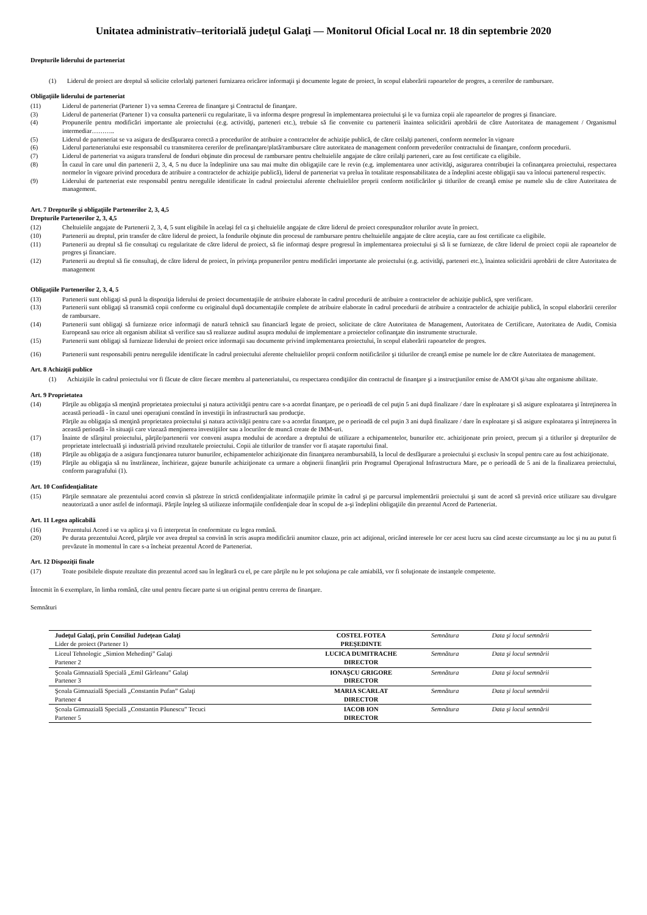Unitatea administrativ–teritorială judeţul Galaţi — Monitorul Oficial Local nr. 18 din septembrie 2020
Drepturile liderului de parteneriat
(1) Liderul de proiect are dreptul să solicite celorlalţi parteneri furnizarea oricăror informaţii şi documente legate de proiect, în scopul elaborării rapoartelor de progres, a cererilor de rambursare.
Obligaţiile liderului de parteneriat
(11) Liderul de parteneriat (Partener 1) va semna Cererea de finanţare şi Contractul de finanţare.
(3) Liderul de parteneriat (Partener 1) va consulta partenerii cu regularitate, îi va informa despre progresul în implementarea proiectului şi le va furniza copii ale rapoartelor de progres şi financiare.
(4) Propunerile pentru modificări importante ale proiectului (e.g. activităţi, parteneri etc.), trebuie să fie convenite cu partenerii înaintea solicitării aprobării de către Autoritatea de management / Organismul intermediar………..
(5) Liderul de parteneriat se va asigura de desfăşurarea corectă a procedurilor de atribuire a contractelor de achiziţie publică, de către ceilalţi parteneri, conform normelor în vigoare
(6) Liderul parteneriatului este responsabil cu transmiterea cererilor de prefinanţare/plată/rambursare către autoritatea de management conform prevederilor contractului de finanţare, conform procedurii.
(7) Liderul de parteneriat va asigura transferul de fonduri obţinute din procesul de rambursare pentru cheltuielile angajate de către ceilalţi parteneri, care au fost certificate ca eligibile.
(8) În cazul în care unul din partenerii 2, 3, 4, 5 nu duce la îndeplinire una sau mai multe din obligaţiile care le revin (e.g. implementarea unor activităţi, asigurarea contribuţiei la cofinanţarea proiectului, respectarea normelor în vigoare privind procedura de atribuire a contractelor de achiziţie publică), liderul de parteneriat va prelua în totalitate responsabilitatea de a îndeplini aceste obligaţii sau va înlocui partenerul respectiv.
(9) Liderului de parteneriat este responsabil pentru neregulile identificate în cadrul proiectului aferente cheltuielilor proprii conform notificărilor şi titlurilor de creanţă emise pe numele său de către Autoritatea de management.
Art. 7 Drepturile şi obligaţiile Partenerilor 2, 3, 4,5
Drepturile Partenerilor 2, 3, 4,5
(12) Cheltuielile angajate de Partenerii 2, 3, 4, 5 sunt eligibile în acelaşi fel ca şi cheltuielile angajate de către liderul de proiect corespunzător rolurilor avute în proiect.
(10) Partenerii au dreptul, prin transfer de către liderul de proiect, la fondurile obţinute din procesul de rambursare pentru cheltuielile angajate de către aceştia, care au fost certificate ca eligibile.
(11) Partenerii au dreptul să fie consultaţi cu regularitate de către liderul de proiect, să fie informaţi despre progresul în implementarea proiectului şi să li se furnizeze, de către liderul de proiect copii ale rapoartelor de progres şi financiare.
(12) Partenerii au dreptul să fie consultaţi, de către liderul de proiect, în privinţa propunerilor pentru modificări importante ale proiectului (e.g. activităţi, parteneri etc.), înaintea solicitării aprobării de către Autoritatea de management
Obligaţiile Partenerilor 2, 3, 4, 5
(13) Partenerii sunt obligaţi să pună la dispoziţia liderului de proiect documentaţiile de atribuire elaborate în cadrul procedurii de atribuire a contractelor de achiziţie publică, spre verificare.
(13) Partenerii sunt obligaţi să transmită copii conforme cu originalul după documentaţiile complete de atribuire elaborate în cadrul procedurii de atribuire a contractelor de achiziţie publică, în scopul elaborării cererilor de rambursare.
(14) Partenerii sunt obligaţi să furnizeze orice informaţii de natură tehnică sau financiară legate de proiect, solicitate de către Autoritatea de Management, Autoritatea de Certificare, Autoritatea de Audit, Comisia Europeană sau orice alt organism abilitat să verifice sau să realizeze auditul asupra modului de implementare a proiectelor cofinanţate din instrumente structurale.
(15) Partenerii sunt obligaţi să furnizeze liderului de proiect orice informaţii sau documente privind implementarea proiectului, în scopul elaborării rapoartelor de progres.
(16) Partenerii sunt responsabili pentru neregulile identificate în cadrul proiectului aferente cheltuielilor proprii conform notificărilor şi titlurilor de creanţă emise pe numele lor de către Autoritatea de management.
Art. 8 Achiziţii publice
(1) Achiziţiile în cadrul proiectului vor fi făcute de către fiecare membru al parteneriatului, cu respectarea condiţiilor din contractul de finanţare şi a instrucţiunilor emise de AM/OI şi/sau alte organisme abilitate.
Art. 9 Proprietatea
(14) Părţile au obligaţia să menţină proprietatea proiectului şi natura activităţii pentru care s-a acordat finanţare, pe o perioadă de cel puţin 5 ani după finalizare / dare în exploatare şi să asigure exploatarea şi întreţinerea în această perioadă - în cazul unei operaţiuni constând în investiţii în infrastructură sau producţie.
Părţile au obligaţia să menţină proprietatea proiectului şi natura activităţii pentru care s-a acordat finanţare, pe o perioadă de cel puţin 3 ani după finalizare / dare în exploatare şi să asigure exploatarea şi întreţinerea în această perioadă - în situaţii care vizează menţinerea investiţiilor sau a locurilor de muncă create de IMM-uri.
(17) Înainte de sfârşitul proiectului, părţile/partenerii vor conveni asupra modului de acordare a dreptului de utilizare a echipamentelor, bunurilor etc. achiziţionate prin proiect, precum şi a titlurilor şi drepturilor de proprietate intelectuală şi industrială privind rezultatele proiectului. Copii ale titlurilor de transfer vor fi ataşate raportului final.
(18) Părţile au obligaţia de a asigura funcţionarea tuturor bunurilor, echipamentelor achiziţionate din finanţarea nerambursabilă, la locul de desfăşurare a proiectului şi exclusiv în scopul pentru care au fost achiziţionate.
(19) Părţile au obligaţia să nu înstrăineze, închirieze, gajeze bunurile achiziţionate ca urmare a obţinerii finanţării prin Programul Operaţional Infrastructura Mare, pe o perioadă de 5 ani de la finalizarea proiectului, conform paragrafului (1).
Art. 10 Confidenţialitate
(15) Părţile semnatare ale prezentului acord convin să păstreze în strictă confidenţialitate informaţiile primite în cadrul şi pe parcursul implementării proiectului şi sunt de acord să prevină orice utilizare sau divulgare neautorizată a unor astfel de informaţii. Părţile înţeleg să utilizeze informaţiile confidenţiale doar în scopul de a-şi îndeplini obligaţiile din prezentul Acord de Parteneriat.
Art. 11 Legea aplicabilă
(16) Prezentului Acord i se va aplica şi va fi interpretat în conformitate cu legea română.
(20) Pe durata prezentului Acord, părţile vor avea dreptul sa convină în scris asupra modificării anumitor clauze, prin act adiţional, oricând interesele lor cer acest lucru sau când aceste circumstanţe au loc şi nu au putut fi prevăzute în momentul în care s-a încheiat prezentul Acord de Parteneriat.
Art. 12 Dispoziţii finale
(17) Toate posibilele dispute rezultate din prezentul acord sau în legătură cu el, pe care părţile nu le pot soluţiona pe cale amiabilă, vor fi soluţionate de instanţele competente.
Întocmit în 6 exemplare, în limba română, câte unul pentru fiecare parte si un original pentru cererea de finanţare.
Semnături
| Judeţul Galaţi, prin Consiliul Judeţean Galaţi Lider de proiect (Partener 1) | COSTEL FOTEA PREŞEDINTE | Semnătura | Data şi locul semnării |
| Liceul Tehnologic „Simion Mehedinţi” Galaţi Partener 2 | LUCICA DUMITRACHE DIRECTOR | Semnătura | Data şi locul semnării |
| Şcoala Gimnazială Specială „Emil Gârleanu” Galaţi Partener 3 | IONAŞCU GRIGORE DIRECTOR | Semnătura | Data şi locul semnării |
| Şcoala Gimnazială Specială „Constantin Pufan” Galaţi Partener 4 | MARIA SCARLAT DIRECTOR | Semnătura | Data şi locul semnării |
| Şcoala Gimnazială Specială „Constantin Păunescu” Tecuci Partener 5 | IACOB ION DIRECTOR | Semnătura | Data şi locul semnării |